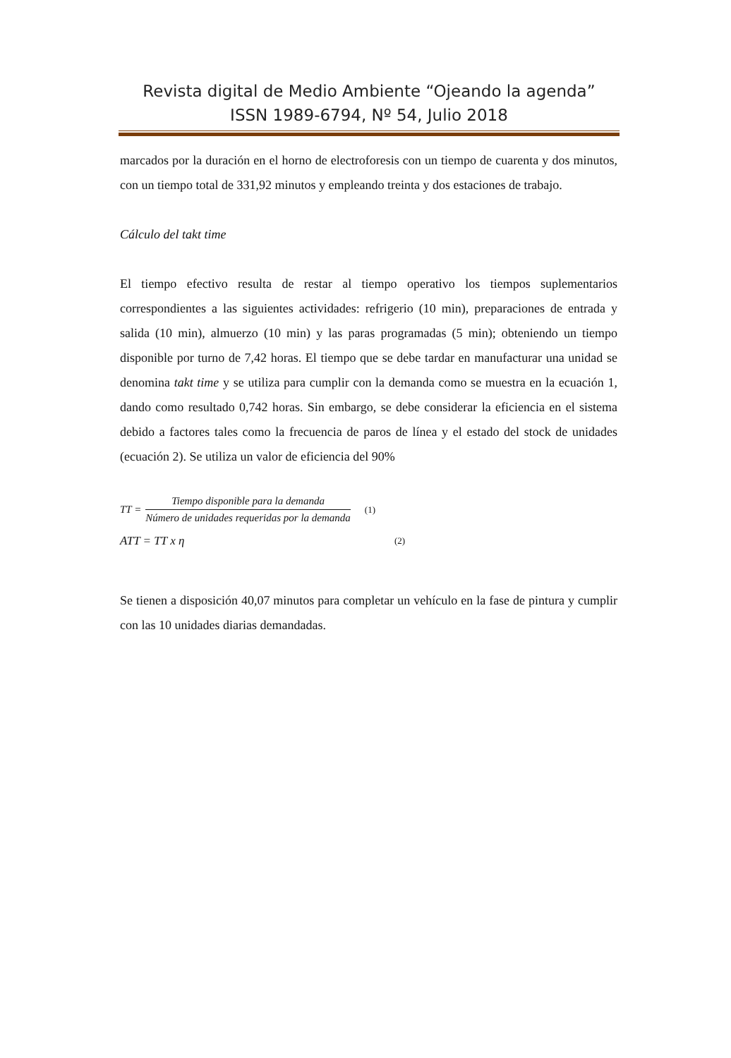Revista digital de Medio Ambiente “Ojeando la agenda”
ISSN 1989-6794, Nº 54, Julio 2018
marcados por la duración en el horno de electroforesis con un tiempo de cuarenta y dos minutos, con un tiempo total de 331,92 minutos y empleando treinta y dos estaciones de trabajo.
Cálculo del takt time
El tiempo efectivo resulta de restar al tiempo operativo los tiempos suplementarios correspondientes a las siguientes actividades: refrigerio (10 min), preparaciones de entrada y salida (10 min), almuerzo (10 min) y las paras programadas (5 min); obteniendo un tiempo disponible por turno de 7,42 horas. El tiempo que se debe tardar en manufacturar una unidad se denomina takt time y se utiliza para cumplir con la demanda como se muestra en la ecuación 1, dando como resultado 0,742 horas. Sin embargo, se debe considerar la eficiencia en el sistema debido a factores tales como la frecuencia de paros de línea y el estado del stock de unidades (ecuación 2). Se utiliza un valor de eficiencia del 90%
TT =
Tiempo disponible para la demanda
Número de unidades requeridas por la demanda
(1)
ATT = TT x η (2)
Se tienen a disposición 40,07 minutos para completar un vehículo en la fase de pintura y cumplir con las 10 unidades diarias demandadas.